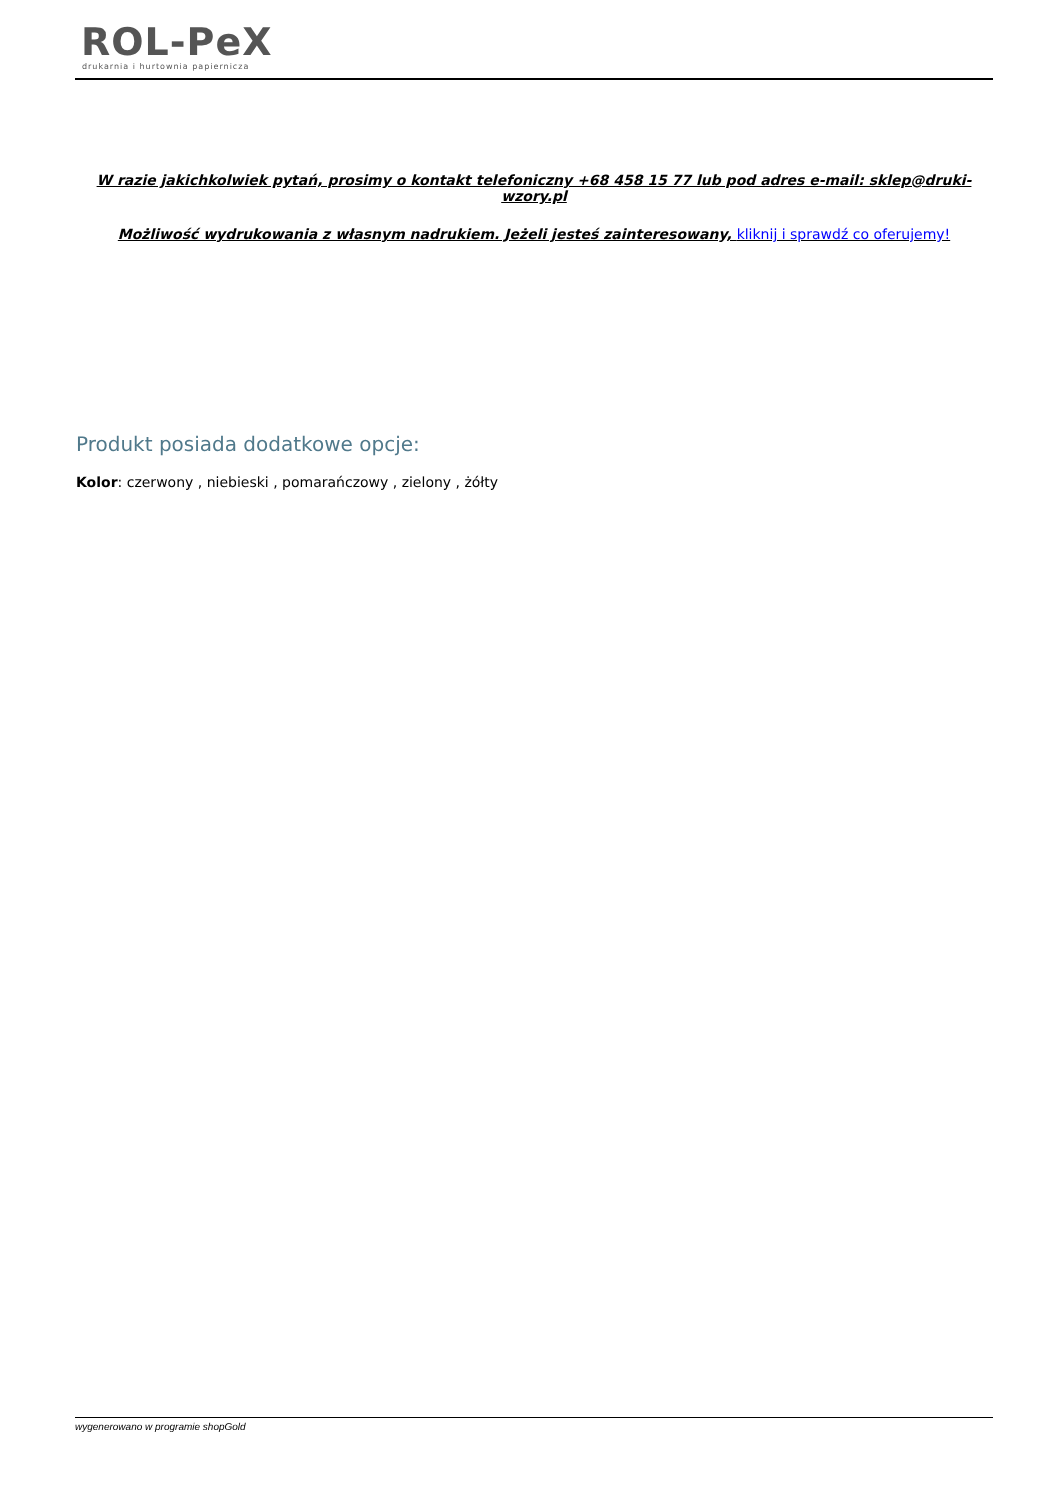ROL-PeX
drukarnia i hurtownia papiernicza
W razie jakichkolwiek pytań, prosimy o kontakt telefoniczny +68 458 15 77 lub pod adres e-mail: sklep@druki-wzory.pl
Możliwość wydrukowania z własnym nadrukiem. Jeżeli jesteś zainteresowany, kliknij i sprawdź co oferujemy!
Produkt posiada dodatkowe opcje:
Kolor: czerwony , niebieski , pomarańczowy , zielony , żółty
wygenerowano w programie shopGold